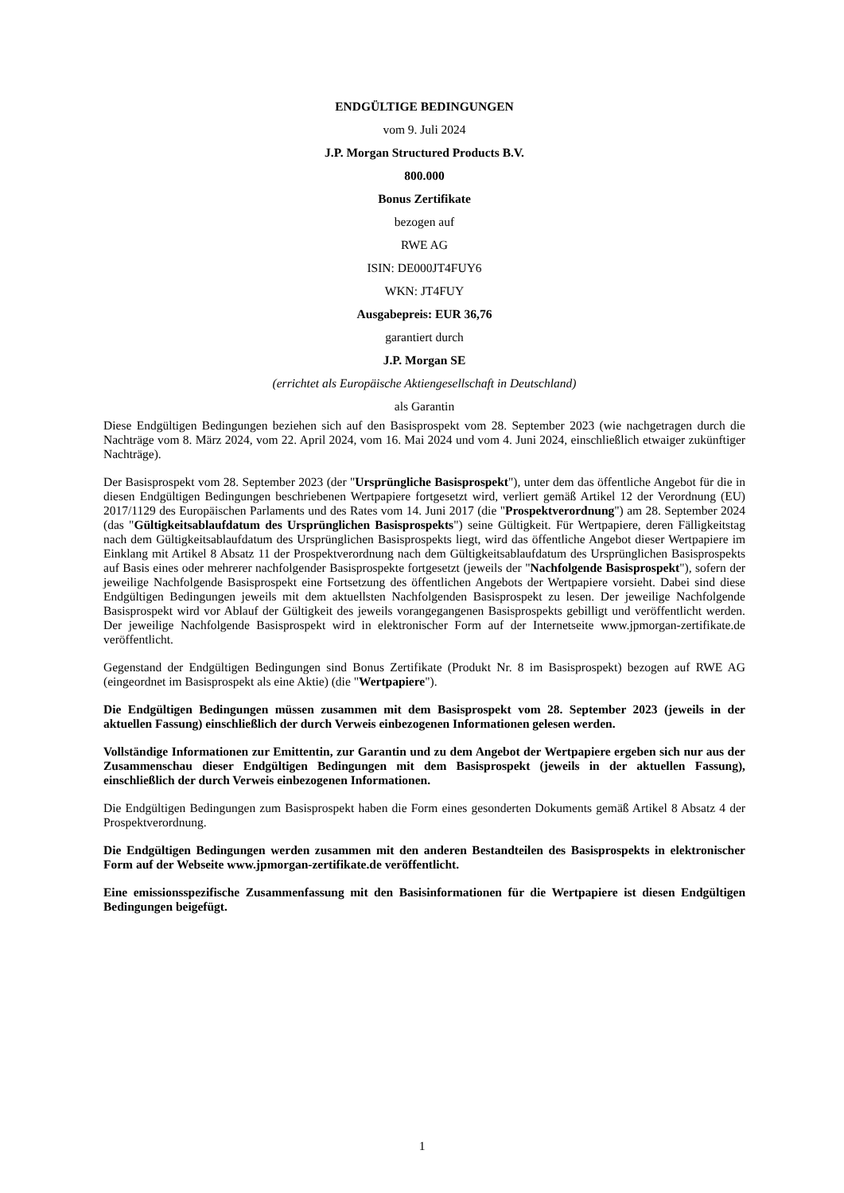ENDGÜLTIGE BEDINGUNGEN
vom 9. Juli 2024
J.P. Morgan Structured Products B.V.
800.000
Bonus Zertifikate
bezogen auf
RWE AG
ISIN: DE000JT4FUY6
WKN: JT4FUY
Ausgabepreis: EUR 36,76
garantiert durch
J.P. Morgan SE
(errichtet als Europäische Aktiengesellschaft in Deutschland)
als Garantin
Diese Endgültigen Bedingungen beziehen sich auf den Basisprospekt vom 28. September 2023 (wie nachgetragen durch die Nachträge vom 8. März 2024, vom 22. April 2024, vom 16. Mai 2024 und vom 4. Juni 2024, einschließlich etwaiger zukünftiger Nachträge).
Der Basisprospekt vom 28. September 2023 (der "Ursprüngliche Basisprospekt"), unter dem das öffentliche Angebot für die in diesen Endgültigen Bedingungen beschriebenen Wertpapiere fortgesetzt wird, verliert gemäß Artikel 12 der Verordnung (EU) 2017/1129 des Europäischen Parlaments und des Rates vom 14. Juni 2017 (die "Prospektverordnung") am 28. September 2024 (das "Gültigkeitsablaufdatum des Ursprünglichen Basisprospekts") seine Gültigkeit. Für Wertpapiere, deren Fälligkeitstag nach dem Gültigkeitsablaufdatum des Ursprünglichen Basisprospekts liegt, wird das öffentliche Angebot dieser Wertpapiere im Einklang mit Artikel 8 Absatz 11 der Prospektverordnung nach dem Gültigkeitsablaufdatum des Ursprünglichen Basisprospekts auf Basis eines oder mehrerer nachfolgender Basisprospekte fortgesetzt (jeweils der "Nachfolgende Basisprospekt"), sofern der jeweilige Nachfolgende Basisprospekt eine Fortsetzung des öffentlichen Angebots der Wertpapiere vorsieht. Dabei sind diese Endgültigen Bedingungen jeweils mit dem aktuellsten Nachfolgenden Basisprospekt zu lesen. Der jeweilige Nachfolgende Basisprospekt wird vor Ablauf der Gültigkeit des jeweils vorangegangenen Basisprospekts gebilligt und veröffentlicht werden. Der jeweilige Nachfolgende Basisprospekt wird in elektronischer Form auf der Internetseite www.jpmorgan-zertifikate.de veröffentlicht.
Gegenstand der Endgültigen Bedingungen sind Bonus Zertifikate (Produkt Nr. 8 im Basisprospekt) bezogen auf RWE AG (eingeordnet im Basisprospekt als eine Aktie) (die "Wertpapiere").
Die Endgültigen Bedingungen müssen zusammen mit dem Basisprospekt vom 28. September 2023 (jeweils in der aktuellen Fassung) einschließlich der durch Verweis einbezogenen Informationen gelesen werden.
Vollständige Informationen zur Emittentin, zur Garantin und zu dem Angebot der Wertpapiere ergeben sich nur aus der Zusammenschau dieser Endgültigen Bedingungen mit dem Basisprospekt (jeweils in der aktuellen Fassung), einschließlich der durch Verweis einbezogenen Informationen.
Die Endgültigen Bedingungen zum Basisprospekt haben die Form eines gesonderten Dokuments gemäß Artikel 8 Absatz 4 der Prospektverordnung.
Die Endgültigen Bedingungen werden zusammen mit den anderen Bestandteilen des Basisprospekts in elektronischer Form auf der Webseite www.jpmorgan-zertifikate.de veröffentlicht.
Eine emissionsspezifische Zusammenfassung mit den Basisinformationen für die Wertpapiere ist diesen Endgültigen Bedingungen beigefügt.
1